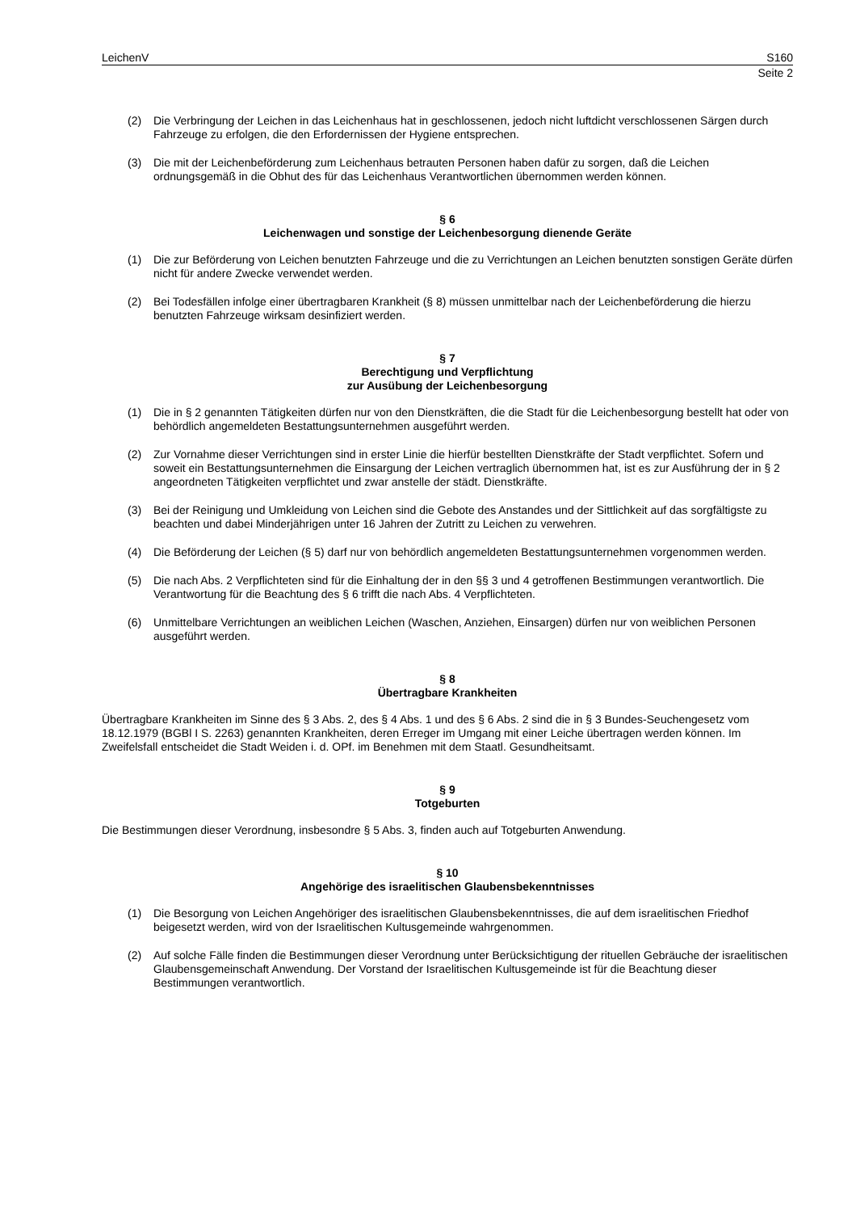LeichenV S160
Seite 2
(2) Die Verbringung der Leichen in das Leichenhaus hat in geschlossenen, jedoch nicht luftdicht verschlossenen Särgen durch Fahrzeuge zu erfolgen, die den Erfordernissen der Hygiene entsprechen.
(3) Die mit der Leichenbeförderung zum Leichenhaus betrauten Personen haben dafür zu sorgen, daß die Leichen ordnungsgemäß in die Obhut des für das Leichenhaus Verantwortlichen übernommen werden können.
§ 6
Leichenwagen und sonstige der Leichenbesorgung dienende Geräte
(1) Die zur Beförderung von Leichen benutzten Fahrzeuge und die zu Verrichtungen an Leichen benutzten sonstigen Geräte dürfen nicht für andere Zwecke verwendet werden.
(2) Bei Todesfällen infolge einer übertragbaren Krankheit (§ 8) müssen unmittelbar nach der Leichenbeförderung die hierzu benutzten Fahrzeuge wirksam desinfiziert werden.
§ 7
Berechtigung und Verpflichtung
zur Ausübung der Leichenbesorgung
(1) Die in § 2 genannten Tätigkeiten dürfen nur von den Dienstkräften, die die Stadt für die Leichenbesorgung bestellt hat oder von behördlich angemeldeten Bestattungsunternehmen ausgeführt werden.
(2) Zur Vornahme dieser Verrichtungen sind in erster Linie die hierfür bestellten Dienstkräfte der Stadt verpflichtet. Sofern und soweit ein Bestattungsunternehmen die Einsargung der Leichen vertraglich übernommen hat, ist es zur Ausführung der in § 2 angeordneten Tätigkeiten verpflichtet und zwar anstelle der städt. Dienstkräfte.
(3) Bei der Reinigung und Umkleidung von Leichen sind die Gebote des Anstandes und der Sittlichkeit auf das sorgfältigste zu beachten und dabei Minderjährigen unter 16 Jahren der Zutritt zu Leichen zu verwehren.
(4) Die Beförderung der Leichen (§ 5) darf nur von behördlich angemeldeten Bestattungsunternehmen vorgenommen werden.
(5) Die nach Abs. 2 Verpflichteten sind für die Einhaltung der in den §§ 3 und 4 getroffenen Bestimmungen verantwortlich. Die Verantwortung für die Beachtung des § 6 trifft die nach Abs. 4 Verpflichteten.
(6) Unmittelbare Verrichtungen an weiblichen Leichen (Waschen, Anziehen, Einsargen) dürfen nur von weiblichen Personen ausgeführt werden.
§ 8
Übertragbare Krankheiten
Übertragbare Krankheiten im Sinne des § 3 Abs. 2, des § 4 Abs. 1 und des § 6 Abs. 2 sind die in § 3 Bundes-Seuchengesetz vom 18.12.1979 (BGBl I S. 2263) genannten Krankheiten, deren Erreger im Umgang mit einer Leiche übertragen werden können. Im Zweifelsfall entscheidet die Stadt Weiden i. d. OPf. im Benehmen mit dem Staatl. Gesundheitsamt.
§ 9
Totgeburten
Die Bestimmungen dieser Verordnung, insbesondre § 5 Abs. 3, finden auch auf Totgeburten Anwendung.
§ 10
Angehörige des israelitischen Glaubensbekenntnisses
(1) Die Besorgung von Leichen Angehöriger des israelitischen Glaubensbekenntnisses, die auf dem israelitischen Friedhof beigesetzt werden, wird von der Israelitischen Kultusgemeinde wahrgenommen.
(2) Auf solche Fälle finden die Bestimmungen dieser Verordnung unter Berücksichtigung der rituellen Gebräuche der israelitischen Glaubensgemeinschaft Anwendung. Der Vorstand der Israelitischen Kultusgemeinde ist für die Beachtung dieser Bestimmungen verantwortlich.